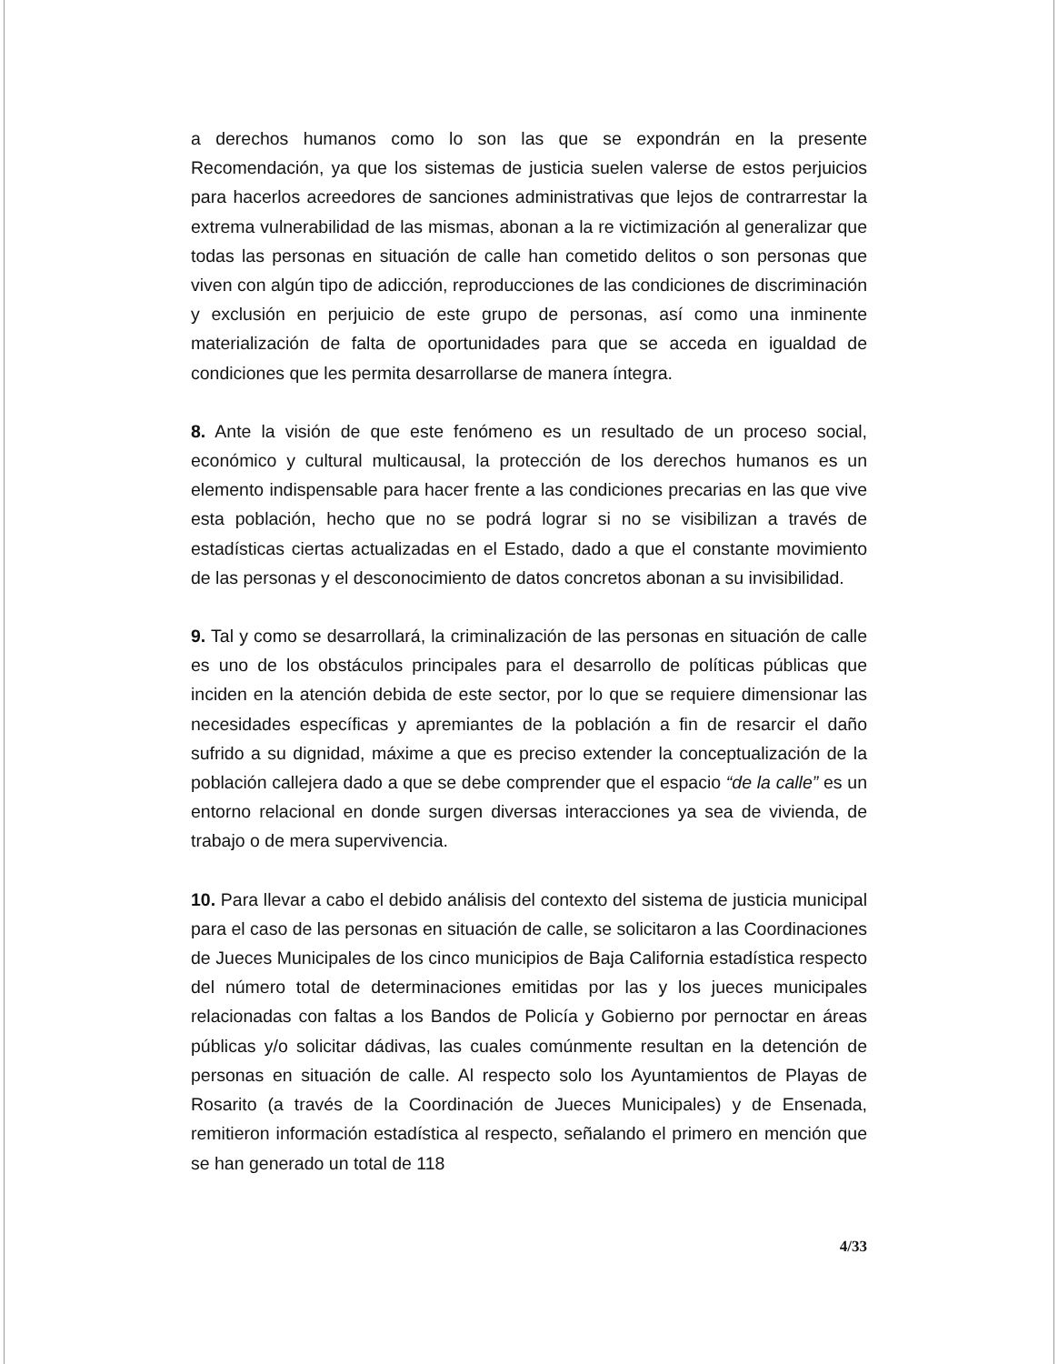a derechos humanos como lo son las que se expondrán en la presente Recomendación, ya que los sistemas de justicia suelen valerse de estos perjuicios para hacerlos acreedores de sanciones administrativas que lejos de contrarrestar la extrema vulnerabilidad de las mismas, abonan a la re victimización al generalizar que todas las personas en situación de calle han cometido delitos o son personas que viven con algún tipo de adicción, reproducciones de las condiciones de discriminación y exclusión en perjuicio de este grupo de personas, así como una inminente materialización de falta de oportunidades para que se acceda en igualdad de condiciones que les permita desarrollarse de manera íntegra.
8. Ante la visión de que este fenómeno es un resultado de un proceso social, económico y cultural multicausal, la protección de los derechos humanos es un elemento indispensable para hacer frente a las condiciones precarias en las que vive esta población, hecho que no se podrá lograr si no se visibilizan a través de estadísticas ciertas actualizadas en el Estado, dado a que el constante movimiento de las personas y el desconocimiento de datos concretos abonan a su invisibilidad.
9. Tal y como se desarrollará, la criminalización de las personas en situación de calle es uno de los obstáculos principales para el desarrollo de políticas públicas que inciden en la atención debida de este sector, por lo que se requiere dimensionar las necesidades específicas y apremiantes de la población a fin de resarcir el daño sufrido a su dignidad, máxime a que es preciso extender la conceptualización de la población callejera dado a que se debe comprender que el espacio “de la calle” es un entorno relacional en donde surgen diversas interacciones ya sea de vivienda, de trabajo o de mera supervivencia.
10. Para llevar a cabo el debido análisis del contexto del sistema de justicia municipal para el caso de las personas en situación de calle, se solicitaron a las Coordinaciones de Jueces Municipales de los cinco municipios de Baja California estadística respecto del número total de determinaciones emitidas por las y los jueces municipales relacionadas con faltas a los Bandos de Policía y Gobierno por pernoctar en áreas públicas y/o solicitar dádivas, las cuales comúnmente resultan en la detención de personas en situación de calle. Al respecto solo los Ayuntamientos de Playas de Rosarito (a través de la Coordinación de Jueces Municipales) y de Ensenada, remitieron información estadística al respecto, señalando el primero en mención que se han generado un total de 118
4/33